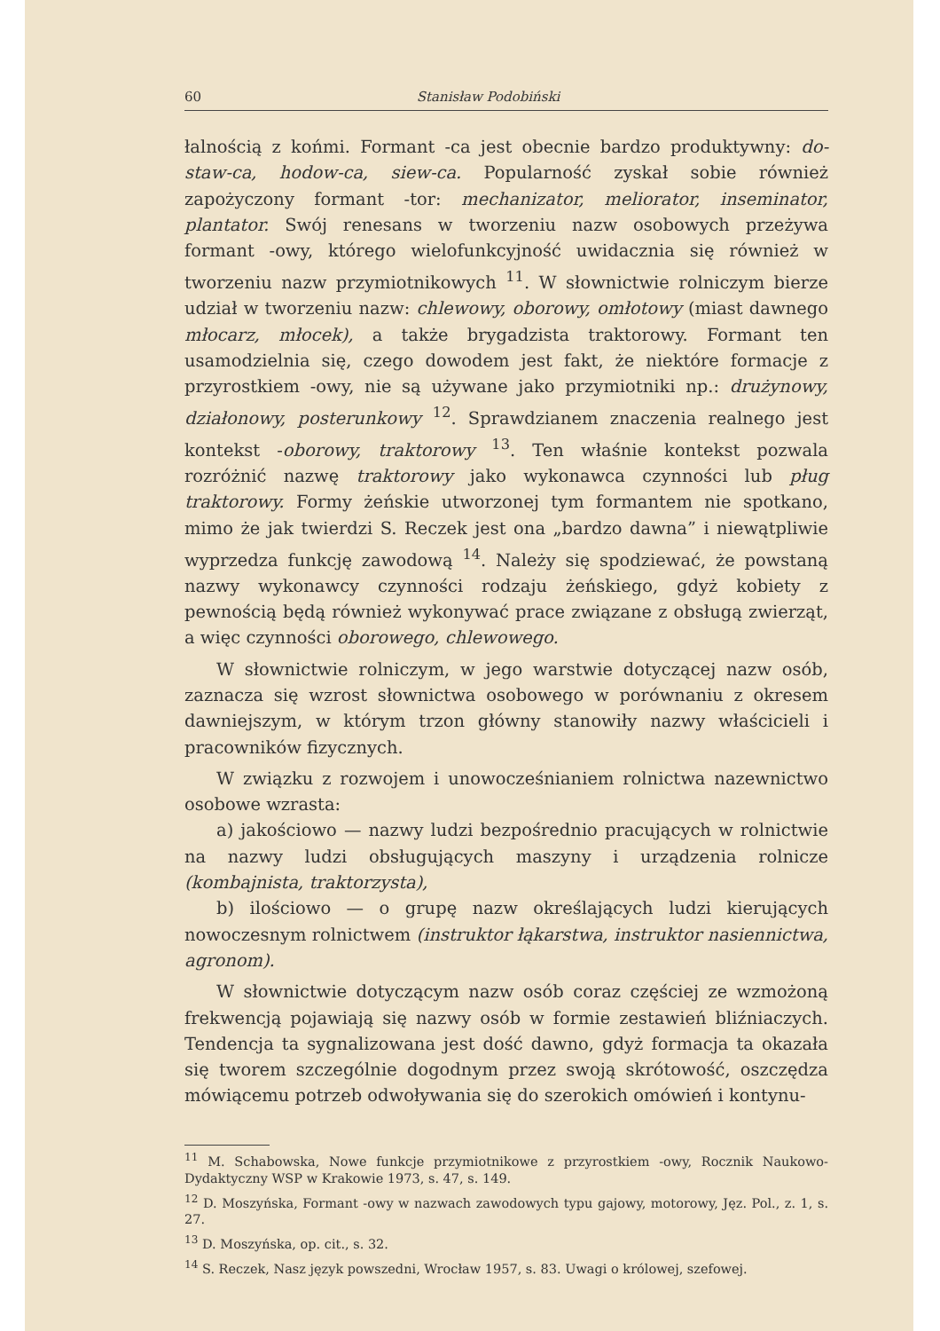60 Stanisław Podobiński
łalnością z końmi. Formant -ca jest obecnie bardzo produktywny: do-staw-ca, hodow-ca, siew-ca. Popularność zyskał sobie również zapożyczony formant -tor: mechanizator, meliorator, inseminator, plantator. Swój renesans w tworzeniu nazw osobowych przeżywa formant -owy, którego wielofunkcyjność uwidacznia się również w tworzeniu nazw przymiotnikowych <sup>11</sup>. W słownictwie rolniczym bierze udział w tworzeniu nazw: chlewowy, oborowy, omłotowy (miast dawnego młocarz, młocek), a także brygadzista traktorowy. Formant ten usamodzielnia się, czego dowodem jest fakt, że niektóre formacje z przyrostkiem -owy, nie są używane jako przymiotniki np.: drużynowy, działonowy, posterunkowy <sup>12</sup>. Sprawdzianem znaczenia realnego jest kontekst -oborowy, traktorowy <sup>13</sup>. Ten właśnie kontekst pozwala rozróżnić nazwę traktorowy jako wykonawca czynności lub pług traktorowy. Formy żeńskie utworzonej tym formantem nie spotkano, mimo że jak twierdzi S. Reczek jest ona „bardzo dawna” i niewątpliwie wyprzedza funkcję zawodową <sup>14</sup>. Należy się spodziewać, że powstaną nazwy wykonawcy czynności rodzaju żeńskiego, gdyż kobiety z pewnością będą również wykonywać prace związane z obsługą zwierząt, a więc czynności oborowego, chlewowego.
W słownictwie rolniczym, w jego warstwie dotyczącej nazw osób, zaznacza się wzrost słownictwa osobowego w porównaniu z okresem dawniejszym, w którym trzon główny stanowiły nazwy właścicieli i pracowników fizycznych.
W związku z rozwojem i unowocześnianiem rolnictwa nazewnictwo osobowe wzrasta:
a) jakościowo — nazwy ludzi bezpośrednio pracujących w rolnictwie na nazwy ludzi obsługujących maszyny i urządzenia rolnicze (kombajnista, traktorzysta),
b) ilościowo — o grupę nazw określających ludzi kierujących nowoczesnym rolnictwem (instruktor łąkarstwa, instruktor nasiennictwa, agronom).
W słownictwie dotyczącym nazw osób coraz częściej ze wzmożoną frekwencją pojawiają się nazwy osób w formie zestawień bliźniaczych. Tendencja ta sygnalizowana jest dość dawno, gdyż formacja ta okazała się tworem szczególnie dogodnym przez swoją skrótowość, oszczędza mówiącemu potrzeb odwoływania się do szerokich omówień i kontynu-
<sup>11</sup> M. Schabowska, Nowe funkcje przymiotnikowe z przyrostkiem -owy, Rocznik Naukowo-Dydaktyczny WSP w Krakowie 1973, s. 47, s. 149.
<sup>12</sup> D. Moszyńska, Formant -owy w nazwach zawodowych typu gajowy, motorowy, Jęz. Pol., z. 1, s. 27.
<sup>13</sup> D. Moszyńska, op. cit., s. 32.
<sup>14</sup> S. Reczek, Nasz język powszedni, Wrocław 1957, s. 83. Uwagi o królowej, szefowej.